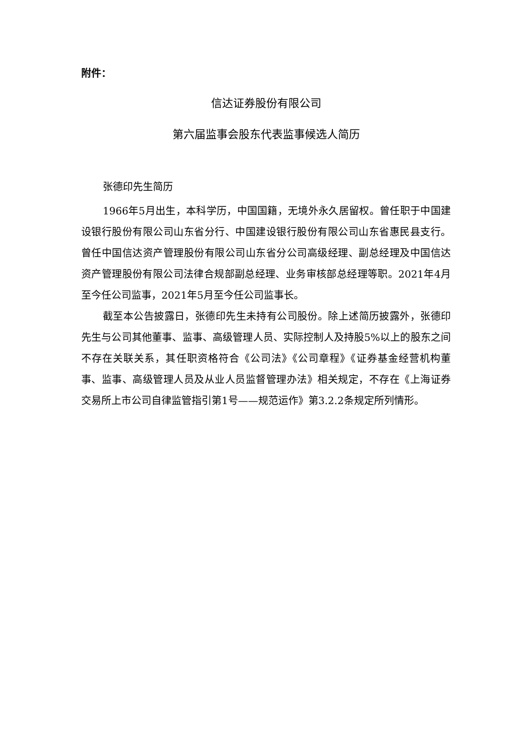附件：
信达证券股份有限公司
第六届监事会股东代表监事候选人简历
张德印先生简历
1966年5月出生，本科学历，中国国籍，无境外永久居留权。曾任职于中国建设银行股份有限公司山东省分行、中国建设银行股份有限公司山东省惠民县支行。曾任中国信达资产管理股份有限公司山东省分公司高级经理、副总经理及中国信达资产管理股份有限公司法律合规部副总经理、业务审核部总经理等职。2021年4月至今任公司监事，2021年5月至今任公司监事长。
截至本公告披露日，张德印先生未持有公司股份。除上述简历披露外，张德印先生与公司其他董事、监事、高级管理人员、实际控制人及持股5%以上的股东之间不存在关联关系，其任职资格符合《公司法》《公司章程》《证券基金经营机构董事、监事、高级管理人员及从业人员监督管理办法》相关规定，不存在《上海证券交易所上市公司自律监管指引第1号——规范运作》第3.2.2条规定所列情形。